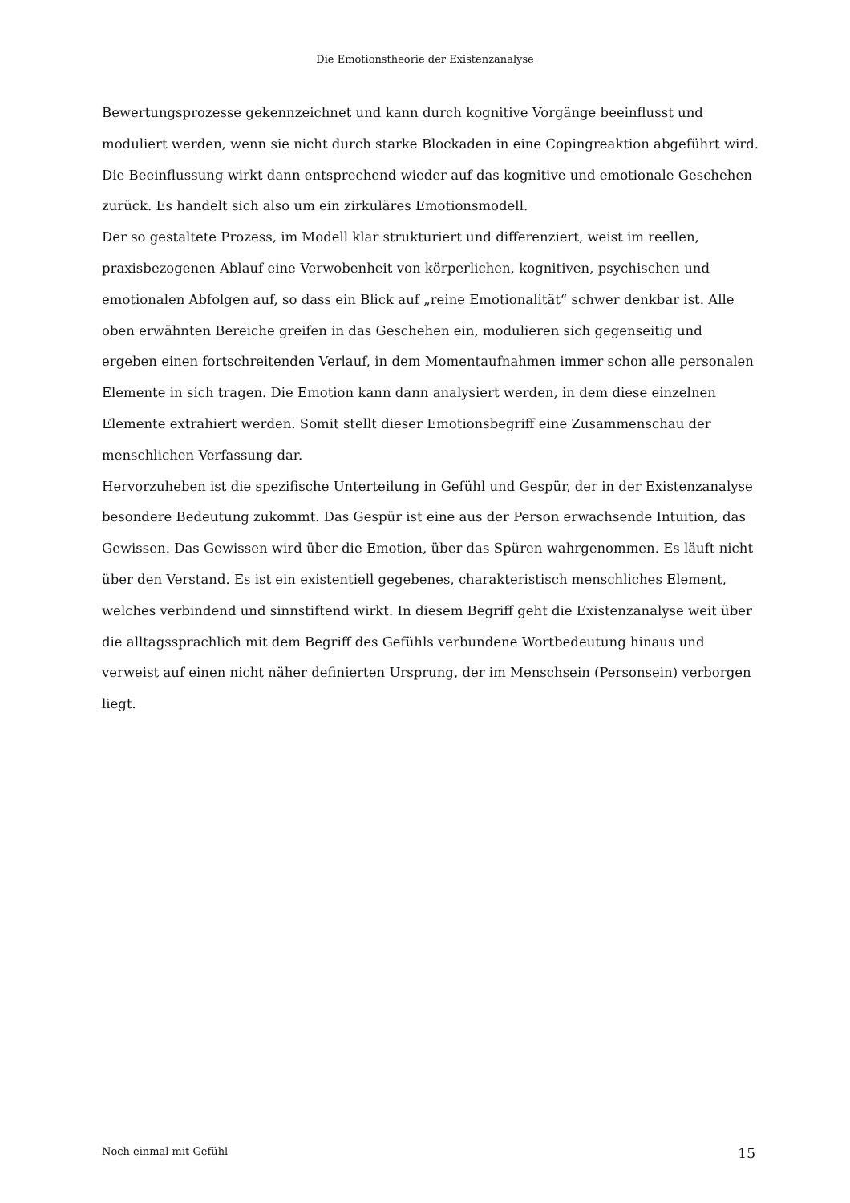Die Emotionstheorie der Existenzanalyse
Bewertungsprozesse gekennzeichnet und kann durch kognitive Vorgänge beeinflusst und moduliert werden, wenn sie nicht durch starke Blockaden in eine Copingreaktion abgeführt wird. Die Beeinflussung wirkt dann entsprechend wieder auf das kognitive und emotionale Geschehen zurück. Es handelt sich also um ein zirkuläres Emotionsmodell.
Der so gestaltete Prozess, im Modell klar strukturiert und differenziert, weist im reellen, praxisbezogenen Ablauf eine Verwobenheit von körperlichen, kognitiven, psychischen und emotionalen Abfolgen auf, so dass ein Blick auf „reine Emotionalität“ schwer denkbar ist. Alle oben erwähnten Bereiche greifen in das Geschehen ein, modulieren sich gegenseitig und ergeben einen fortschreitenden Verlauf, in dem Momentaufnahmen immer schon alle personalen Elemente in sich tragen. Die Emotion kann dann analysiert werden, in dem diese einzelnen Elemente extrahiert werden. Somit stellt dieser Emotionsbegriff eine Zusammenschau der menschlichen Verfassung dar.
Hervorzuheben ist die spezifische Unterteilung in Gefühl und Gespür, der in der Existenzanalyse besondere Bedeutung zukommt. Das Gespür ist eine aus der Person erwachsende Intuition, das Gewissen. Das Gewissen wird über die Emotion, über das Spüren wahrgenommen. Es läuft nicht über den Verstand. Es ist ein existentiell gegebenes, charakteristisch menschliches Element, welches verbindend und sinnstiftend wirkt. In diesem Begriff geht die Existenzanalyse weit über die alltagssprachlich mit dem Begriff des Gefühls verbundene Wortbedeutung hinaus und verweist auf einen nicht näher definierten Ursprung, der im Menschsein (Personsein) verborgen liegt.
Noch einmal mit Gefühl 15